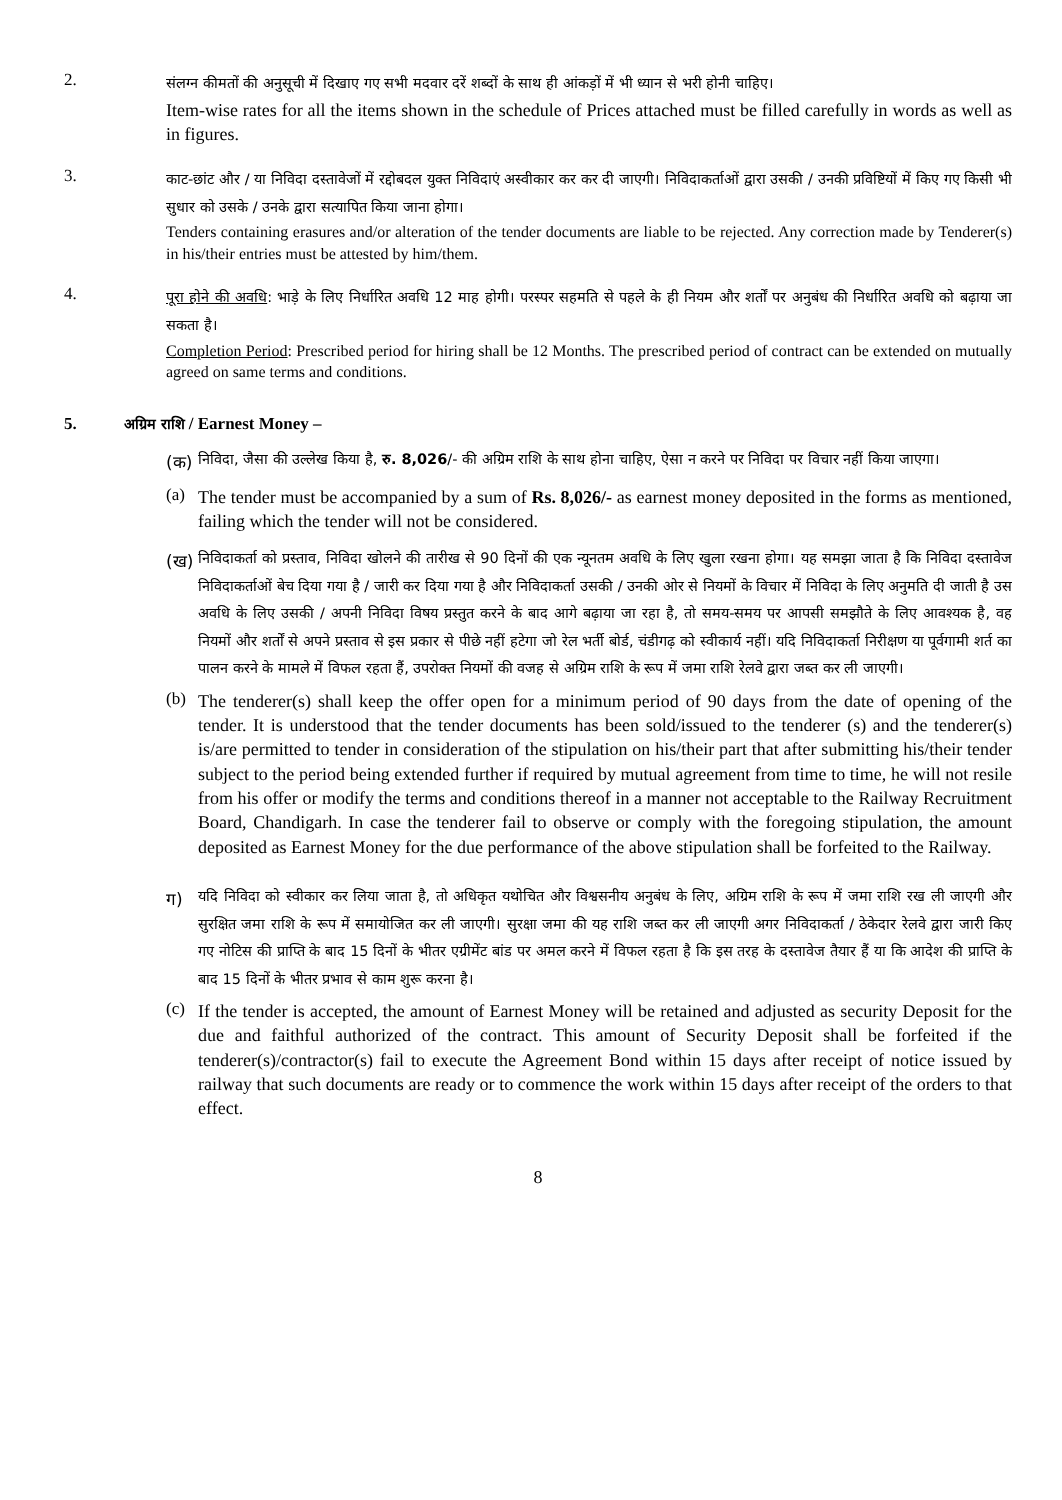2.
संलग्न कीमतों की अनुसूची में दिखाए गए सभी मदवार दरें शब्दों के साथ ही आंकड़ों में भी ध्यान से भरी होनी चाहिए।
Item-wise rates for all the items shown in the schedule of Prices attached must be filled carefully in words as well as in figures.
3.
काट-छांट और / या निविदा दस्तावेजों में रद्दोबदल युक्त निविदाएं अस्वीकार कर कर दी जाएगी। निविदाकर्ताओं द्वारा उसकी / उनकी प्रविष्टियों में किए गए किसी भी सुधार को उसके / उनके द्वारा सत्यापित किया जाना होगा।
Tenders containing erasures and/or alteration of the tender documents are liable to be rejected. Any correction made by Tenderer(s) in his/their entries must be attested by him/them.
4.
पूरा होने की अवधि: भाड़े के लिए निर्धारित अवधि 12 माह होगी। परस्पर सहमति से पहले के ही नियम और शर्तों पर अनुबंध की निर्धारित अवधि को बढ़ाया जा सकता है।
Completion Period: Prescribed period for hiring shall be 12 Months. The prescribed period of contract can be extended on mutually agreed on same terms and conditions.
5. अग्रिम राशि / Earnest Money –
(क)
निविदा, जैसा की उल्लेख किया है, रु. 8,026/- की अग्रिम राशि के साथ होना चाहिए, ऐसा न करने पर निविदा पर विचार नहीं किया जाएगा।
(a)
The tender must be accompanied by a sum of Rs. 8,026/- as earnest money deposited in the forms as mentioned, failing which the tender will not be considered.
(ख)
निविदाकर्ता को प्रस्ताव, निविदा खोलने की तारीख से 90 दिनों की एक न्यूनतम अवधि के लिए खुला रखना होगा। यह समझा जाता है कि निविदा दस्तावेज निविदाकर्ताओं बेच दिया गया है / जारी कर दिया गया है और निविदाकर्ता उसकी / उनकी ओर से नियमों के विचार में निविदा के लिए अनुमति दी जाती है उस अवधि के लिए उसकी / अपनी निविदा विषय प्रस्तुत करने के बाद आगे बढ़ाया जा रहा है, तो समय-समय पर आपसी समझौते के लिए आवश्यक है, वह नियमों और शर्तों से अपने प्रस्ताव से इस प्रकार से पीछे नहीं हटेगा जो रेल भर्ती बोर्ड, चंडीगढ़ को स्वीकार्य नहीं। यदि निविदाकर्ता निरीक्षण या पूर्वगामी शर्त का पालन करने के मामले में विफल रहता हैं, उपरोक्त नियमों की वजह से अग्रिम राशि के रूप में जमा राशि रेलवे द्वारा जब्त कर ली जाएगी।
(b)
The tenderer(s) shall keep the offer open for a minimum period of 90 days from the date of opening of the tender. It is understood that the tender documents has been sold/issued to the tenderer (s) and the tenderer(s) is/are permitted to tender in consideration of the stipulation on his/their part that after submitting his/their tender subject to the period being extended further if required by mutual agreement from time to time, he will not resile from his offer or modify the terms and conditions thereof in a manner not acceptable to the Railway Recruitment Board, Chandigarh. In case the tenderer fail to observe or comply with the foregoing stipulation, the amount deposited as Earnest Money for the due performance of the above stipulation shall be forfeited to the Railway.
ग)
यदि निविदा को स्वीकार कर लिया जाता है, तो अधिकृत यथोचित और विश्वसनीय अनुबंध के लिए, अग्रिम राशि के रूप में जमा राशि रख ली जाएगी और सुरक्षित जमा राशि के रूप में समायोजित कर ली जाएगी। सुरक्षा जमा की यह राशि जब्त कर ली जाएगी अगर निविदाकर्ता / ठेकेदार रेलवे द्वारा जारी किए गए नोटिस की प्राप्ति के बाद 15 दिनों के भीतर एग्रीमेंट बांड पर अमल करने में विफल रहता है कि इस तरह के दस्तावेज तैयार हैं या कि आदेश की प्राप्ति के बाद 15 दिनों के भीतर प्रभाव से काम शुरू करना है।
(c)
If the tender is accepted, the amount of Earnest Money will be retained and adjusted as security Deposit for the due and faithful authorized of the contract. This amount of Security Deposit shall be forfeited if the tenderer(s)/contractor(s) fail to execute the Agreement Bond within 15 days after receipt of notice issued by railway that such documents are ready or to commence the work within 15 days after receipt of the orders to that effect.
8